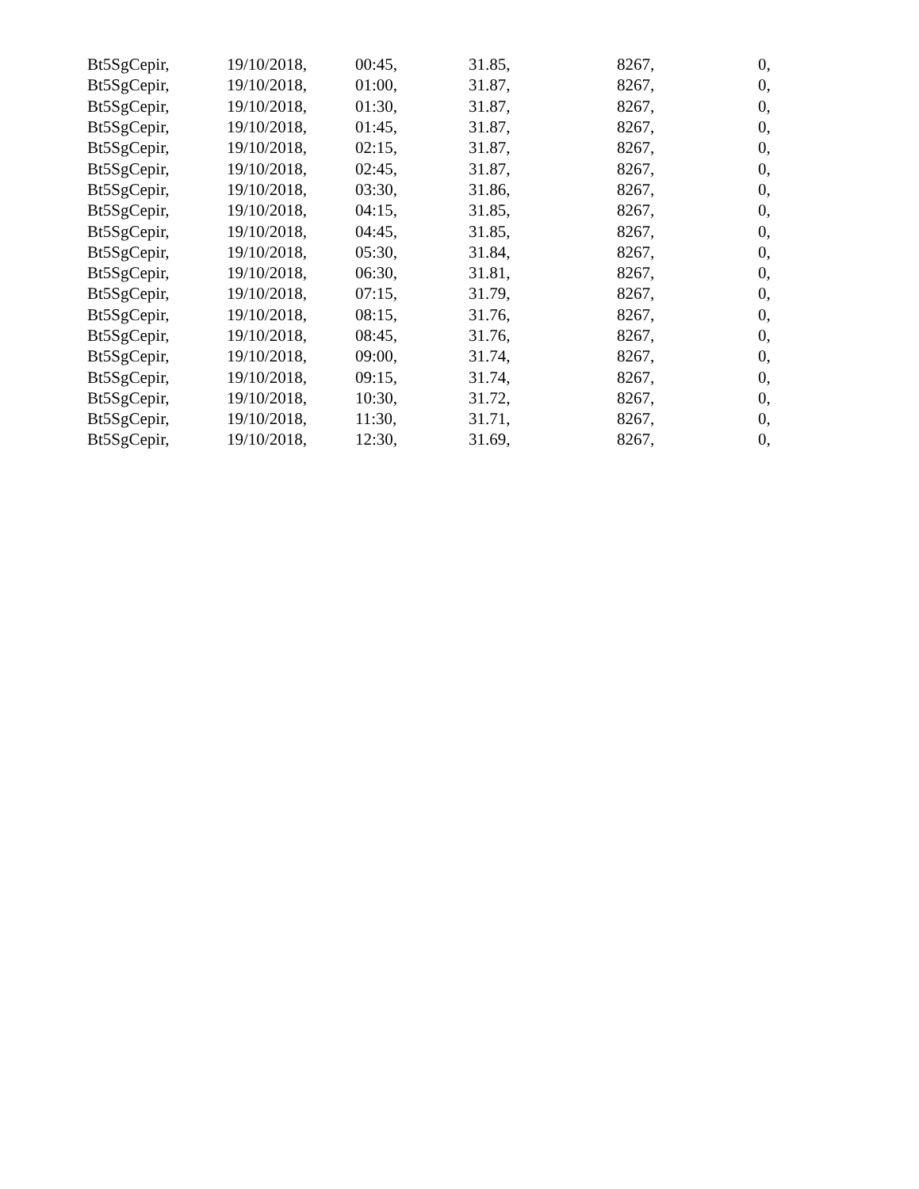| Bt5SgCepir, | 19/10/2018, | 00:45, | 31.85, | 8267, | 0, |
| Bt5SgCepir, | 19/10/2018, | 01:00, | 31.87, | 8267, | 0, |
| Bt5SgCepir, | 19/10/2018, | 01:30, | 31.87, | 8267, | 0, |
| Bt5SgCepir, | 19/10/2018, | 01:45, | 31.87, | 8267, | 0, |
| Bt5SgCepir, | 19/10/2018, | 02:15, | 31.87, | 8267, | 0, |
| Bt5SgCepir, | 19/10/2018, | 02:45, | 31.87, | 8267, | 0, |
| Bt5SgCepir, | 19/10/2018, | 03:30, | 31.86, | 8267, | 0, |
| Bt5SgCepir, | 19/10/2018, | 04:15, | 31.85, | 8267, | 0, |
| Bt5SgCepir, | 19/10/2018, | 04:45, | 31.85, | 8267, | 0, |
| Bt5SgCepir, | 19/10/2018, | 05:30, | 31.84, | 8267, | 0, |
| Bt5SgCepir, | 19/10/2018, | 06:30, | 31.81, | 8267, | 0, |
| Bt5SgCepir, | 19/10/2018, | 07:15, | 31.79, | 8267, | 0, |
| Bt5SgCepir, | 19/10/2018, | 08:15, | 31.76, | 8267, | 0, |
| Bt5SgCepir, | 19/10/2018, | 08:45, | 31.76, | 8267, | 0, |
| Bt5SgCepir, | 19/10/2018, | 09:00, | 31.74, | 8267, | 0, |
| Bt5SgCepir, | 19/10/2018, | 09:15, | 31.74, | 8267, | 0, |
| Bt5SgCepir, | 19/10/2018, | 10:30, | 31.72, | 8267, | 0, |
| Bt5SgCepir, | 19/10/2018, | 11:30, | 31.71, | 8267, | 0, |
| Bt5SgCepir, | 19/10/2018, | 12:30, | 31.69, | 8267, | 0, |